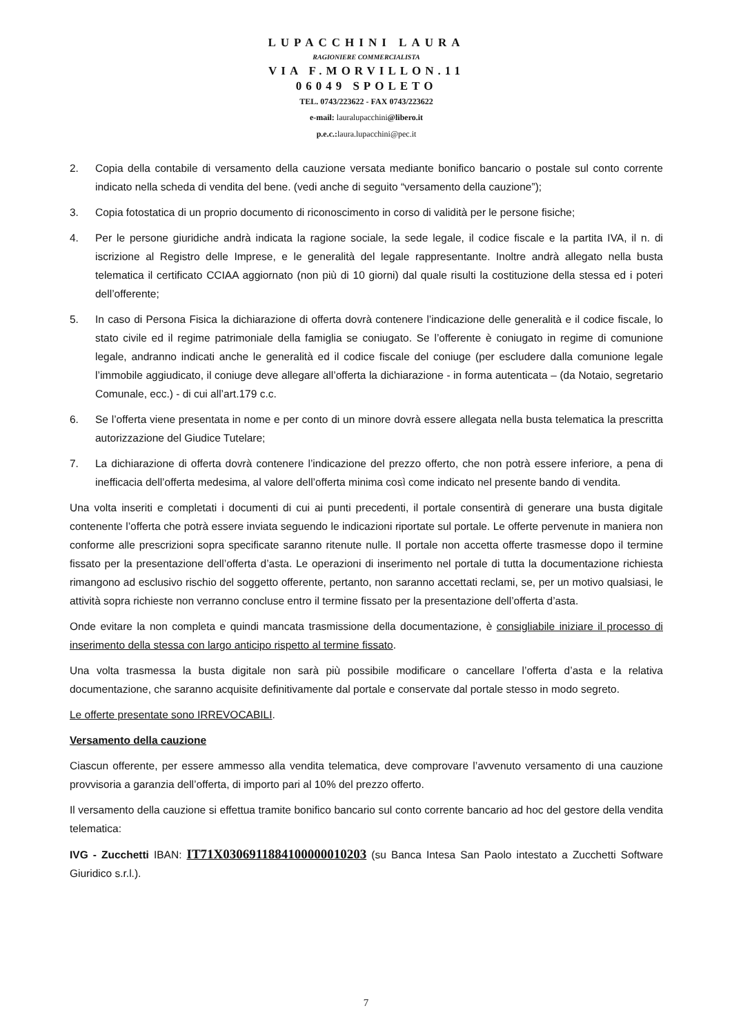LUPACCHINI LAURA
RAGIONIERE COMMERCIALISTA
VIA F.MORVILLON.11
06049 SPOLETO
TEL. 0743/223622 - FAX 0743/223622
e-mail: lauralupacchini@libero.it
p.e.c.: laura.lupacchini@pec.it
2. Copia della contabile di versamento della cauzione versata mediante bonifico bancario o postale sul conto corrente indicato nella scheda di vendita del bene. (vedi anche di seguito “versamento della cauzione”);
3. Copia fotostatica di un proprio documento di riconoscimento in corso di validità per le persone fisiche;
4. Per le persone giuridiche andrà indicata la ragione sociale, la sede legale, il codice fiscale e la partita IVA, il n. di iscrizione al Registro delle Imprese, e le generalità del legale rappresentante. Inoltre andrà allegato nella busta telematica il certificato CCIAA aggiornato (non più di 10 giorni) dal quale risulti la costituzione della stessa ed i poteri dell’offerente;
5. In caso di Persona Fisica la dichiarazione di offerta dovrà contenere l’indicazione delle generalità e il codice fiscale, lo stato civile ed il regime patrimoniale della famiglia se coniugato. Se l’offerente è coniugato in regime di comunione legale, andranno indicati anche le generalità ed il codice fiscale del coniuge (per escludere dalla comunione legale l’immobile aggiudicato, il coniuge deve allegare all’offerta la dichiarazione - in forma autenticata – (da Notaio, segretario Comunale, ecc.) - di cui all’art.179 c.c.
6. Se l’offerta viene presentata in nome e per conto di un minore dovrà essere allegata nella busta telematica la prescritta autorizzazione del Giudice Tutelare;
7. La dichiarazione di offerta dovrà contenere l’indicazione del prezzo offerto, che non potrà essere inferiore, a pena di inefficacia dell’offerta medesima, al valore dell’offerta minima così come indicato nel presente bando di vendita.
Una volta inseriti e completati i documenti di cui ai punti precedenti, il portale consentirà di generare una busta digitale contenente l’offerta che potrà essere inviata seguendo le indicazioni riportate sul portale. Le offerte pervenute in maniera non conforme alle prescrizioni sopra specificate saranno ritenute nulle. Il portale non accetta offerte trasmesse dopo il termine fissato per la presentazione dell’offerta d’asta. Le operazioni di inserimento nel portale di tutta la documentazione richiesta rimangono ad esclusivo rischio del soggetto offerente, pertanto, non saranno accettati reclami, se, per un motivo qualsiasi, le attività sopra richieste non verranno concluse entro il termine fissato per la presentazione dell’offerta d’asta.
Onde evitare la non completa e quindi mancata trasmissione della documentazione, è consigliabile iniziare il processo di inserimento della stessa con largo anticipo rispetto al termine fissato.
Una volta trasmessa la busta digitale non sarà più possibile modificare o cancellare l’offerta d’asta e la relativa documentazione, che saranno acquisite definitivamente dal portale e conservate dal portale stesso in modo segreto.
Le offerte presentate sono IRREVOCABILI.
Versamento della cauzione
Ciascun offerente, per essere ammesso alla vendita telematica, deve comprovare l’avvenuto versamento di una cauzione provvisoria a garanzia dell’offerta, di importo pari al 10% del prezzo offerto.
Il versamento della cauzione si effettua tramite bonifico bancario sul conto corrente bancario ad hoc del gestore della vendita telematica:
IVG - Zucchetti IBAN: IT71X0306911884100000010203 (su Banca Intesa San Paolo intestato a Zucchetti Software Giuridico s.r.l.).
7